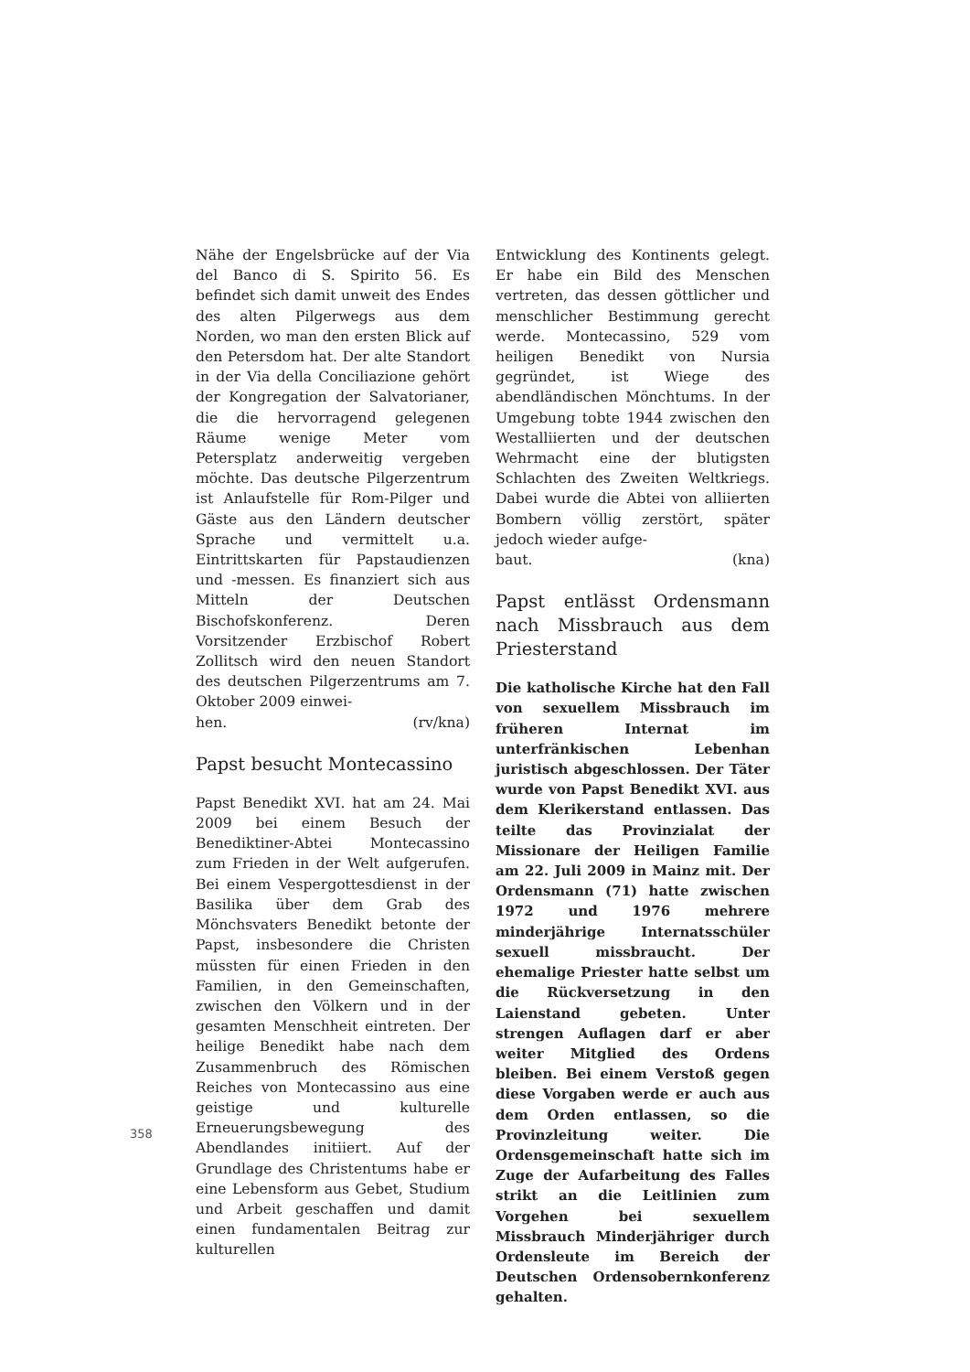Nähe der Engelsbrücke auf der Via del Banco di S. Spirito 56. Es befindet sich damit unweit des Endes des alten Pilgerwegs aus dem Norden, wo man den ersten Blick auf den Petersdom hat. Der alte Standort in der Via della Conciliazione gehört der Kongregation der Salvatorianer, die die hervorragend gelegenen Räume wenige Meter vom Petersplatz anderweitig vergeben möchte. Das deutsche Pilgerzentrum ist Anlaufstelle für Rom-Pilger und Gäste aus den Ländern deutscher Sprache und vermittelt u.a. Eintrittskarten für Papstaudienzen und -messen. Es finanziert sich aus Mitteln der Deutschen Bischofskonferenz. Deren Vorsitzender Erzbischof Robert Zollitsch wird den neuen Standort des deutschen Pilgerzentrums am 7. Oktober 2009 einwei-
hen. (rv/kna)
Papst besucht Montecassino
Papst Benedikt XVI. hat am 24. Mai 2009 bei einem Besuch der Benediktiner-Abtei Montecassino zum Frieden in der Welt aufgerufen. Bei einem Vespergottesdienst in der Basilika über dem Grab des Mönchsvaters Benedikt betonte der Papst, insbesondere die Christen müssten für einen Frieden in den Familien, in den Gemeinschaften, zwischen den Völkern und in der gesamten Menschheit eintreten. Der heilige Benedikt habe nach dem Zusammenbruch des Römischen Reiches von Montecassino aus eine geistige und kulturelle Erneuerungsbewegung des Abendlandes initiiert. Auf der Grundlage des Christentums habe er eine Lebensform aus Gebet, Studium und Arbeit geschaffen und damit einen fundamentalen Beitrag zur kulturellen
Entwicklung des Kontinents gelegt. Er habe ein Bild des Menschen vertreten, das dessen göttlicher und menschlicher Bestimmung gerecht werde. Montecassino, 529 vom heiligen Benedikt von Nursia gegründet, ist Wiege des abendländischen Mönchtums. In der Umgebung tobte 1944 zwischen den Westalliierten und der deutschen Wehrmacht eine der blutigsten Schlachten des Zweiten Weltkriegs. Dabei wurde die Abtei von alliierten Bombern völlig zerstört, später jedoch wieder aufge-
baut. (kna)
Papst entlässt Ordensmann nach Missbrauch aus dem Priesterstand
Die katholische Kirche hat den Fall von sexuellem Missbrauch im früheren Internat im unterfränkischen Lebenhan juristisch abgeschlossen. Der Täter wurde von Papst Benedikt XVI. aus dem Klerikerstand entlassen. Das teilte das Provinzialat der Missionare der Heiligen Familie am 22. Juli 2009 in Mainz mit. Der Ordensmann (71) hatte zwischen 1972 und 1976 mehrere minderjährige Internatsschüler sexuell missbraucht. Der ehemalige Priester hatte selbst um die Rückversetzung in den Laienstand gebeten. Unter strengen Auflagen darf er aber weiter Mitglied des Ordens bleiben. Bei einem Verstoß gegen diese Vorgaben werde er auch aus dem Orden entlassen, so die Provinzleitung weiter. Die Ordensgemeinschaft hatte sich im Zuge der Aufarbeitung des Falles strikt an die Leitlinien zum Vorgehen bei sexuellem Missbrauch Minderjähriger durch Ordensleute im Bereich der Deutschen Ordensobernkonferenz gehalten.
358